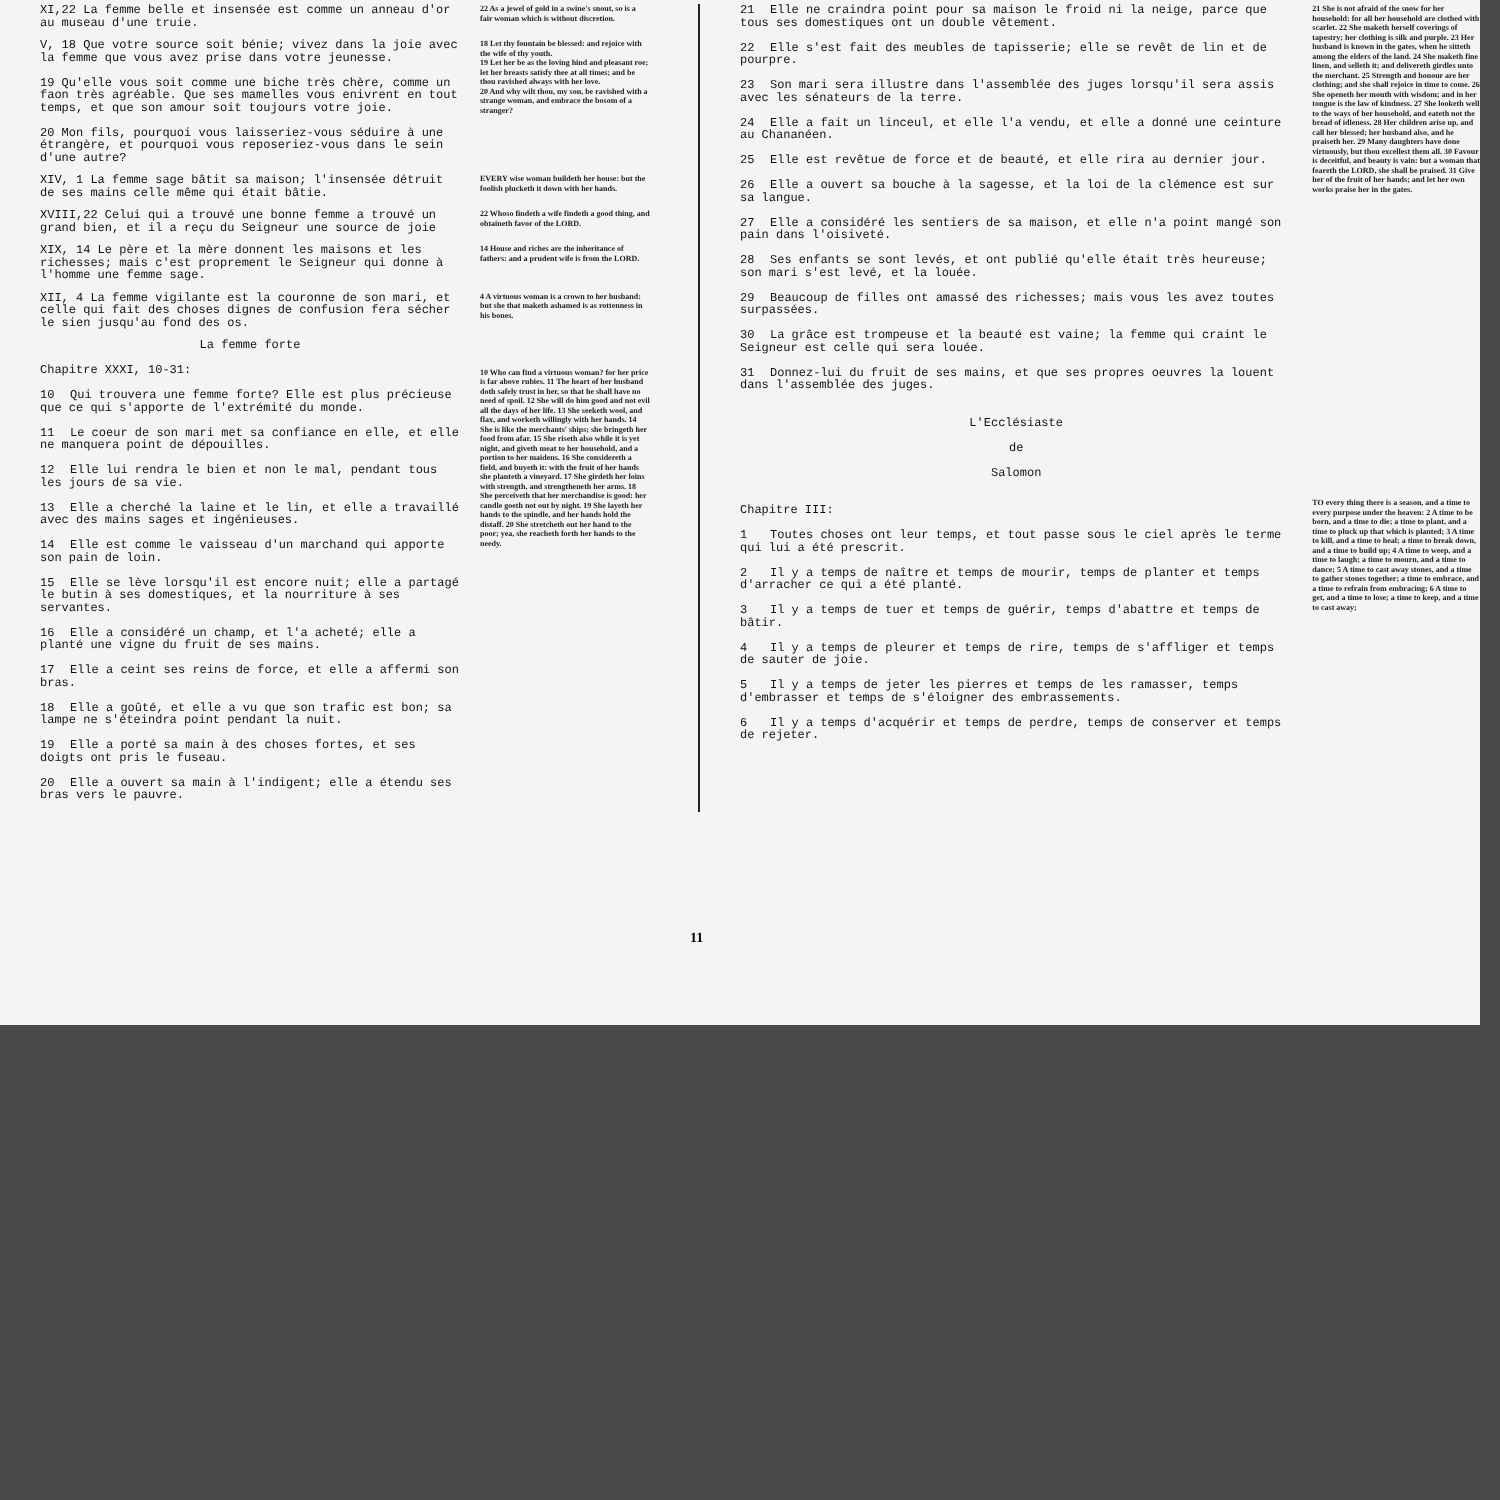XI,22 La femme belle et insensée est comme un anneau d'or au museau d'une truie.
22 As a jewel of gold in a swine's snout, so is a fair woman which is without discretion.
V, 18 Que votre source soit bénie; vivez dans la joie avec la femme que vous avez prise dans votre jeunesse.
19 Qu'elle vous soit comme une biche très chère, comme un faon très agréable. Que ses mamelles vous enivrent en tout temps, et que son amour soit toujours votre joie.
20 Mon fils, pourquoi vous laisseriez-vous séduire à une étrangère, et pourquoi vous reposeriez-vous dans le sein d'une autre?
18 Let thy fountain be blessed: and rejoice with the wife of thy youth.
19 Let her be as the loving hind and pleasant roe; let her breasts satisfy thee at all times; and be thou ravished always with her love.
20 And why wilt thou, my son, be ravished with a strange woman, and embrace the bosom of a stranger?
XIV, 1 La femme sage bâtit sa maison; l'insensée détruit de ses mains celle même qui était bâtie.
EVERY wise woman buildeth her house: but the foolish plucketh it down with her hands.
XVIII,22 Celui qui a trouvé une bonne femme a trouvé un grand bien, et il a reçu du Seigneur une source de joie
22 Whoso findeth a wife findeth a good thing, and obtaineth favor of the LORD.
XIX, 14 Le père et la mère donnent les maisons et les richesses; mais c'est proprement le Seigneur qui donne à l'homme une femme sage.
14 House and riches are the inheritance of fathers: and a prudent wife is from the LORD.
XII, 4 La femme vigilante est la couronne de son mari, et celle qui fait des choses dignes de confusion fera sécher le sien jusqu'au fond des os.
4 A virtuous woman is a crown to her husband: but she that maketh ashamed is as rottenness in his bones.
La femme forte
Chapitre XXXI, 10-31:
10 Qui trouvera une femme forte? Elle est plus précieuse que ce qui s'apporte de l'extrémité du monde.
11 Le coeur de son mari met sa confiance en elle, et elle ne manquera point de dépouilles.
12 Elle lui rendra le bien et non le mal, pendant tous les jours de sa vie.
13 Elle a cherché la laine et le lin, et elle a travaillé avec des mains sages et ingénieuses.
14 Elle est comme le vaisseau d'un marchand qui apporte son pain de loin.
15 Elle se lève lorsqu'il est encore nuit; elle a partagé le butin à ses domestiques, et la nourriture à ses servantes.
16 Elle a considéré un champ, et l'a acheté; elle a planté une vigne du fruit de ses mains.
17 Elle a ceint ses reins de force, et elle a affermi son bras.
18 Elle a goûté, et elle a vu que son trafic est bon; sa lampe ne s'éteindra point pendant la nuit.
19 Elle a porté sa main à des choses fortes, et ses doigts ont pris le fuseau.
20 Elle a ouvert sa main à l'indigent; elle a étendu ses bras vers le pauvre.
10 Who can find a virtuous woman? for her price is far above rubies. 11 The heart of her husband doth safely trust in her, so that he shall have no need of spoil. 12 She will do him good and not evil all the days of her life. 13 She seeketh wool, and flax, and worketh willingly with her hands. 14 She is like the merchants' ships; she bringeth her food from afar. 15 She riseth also while it is yet night, and giveth meat to her household, and a portion to her maidens. 16 She considereth a field, and buyeth it: with the fruit of her hands she planteth a vineyard. 17 She girdeth her loins with strength, and strengtheneth her arms. 18 She perceiveth that her merchandise is good: her candle goeth not out by night. 19 She layeth her hands to the spindle, and her hands hold the distaff. 20 She stretcheth out her hand to the poor; yea, she reacheth forth her hands to the needy.
21 Elle ne craindra point pour sa maison le froid ni la neige, parce que tous ses domestiques ont un double vêtement.
22 Elle s'est fait des meubles de tapisserie; elle se revêt de lin et de pourpre.
23 Son mari sera illustre dans l'assemblée des juges lorsqu'il sera assis avec les sénateurs de la terre.
24 Elle a fait un linceul, et elle l'a vendu, et elle a donné une ceinture au Chananéen.
25 Elle est revêtue de force et de beauté, et elle rira au dernier jour.
26 Elle a ouvert sa bouche à la sagesse, et la loi de la clémence est sur sa langue.
27 Elle a considéré les sentiers de sa maison, et elle n'a point mangé son pain dans l'oisiveté.
28 Ses enfants se sont levés, et ont publié qu'elle était très heureuse; son mari s'est levé, et la louée.
29 Beaucoup de filles ont amassé des richesses; mais vous les avez toutes surpassées.
30 La grâce est trompeuse et la beauté est vaine; la femme qui craint le Seigneur est celle qui sera louée.
31 Donnez-lui du fruit de ses mains, et que ses propres oeuvres la louent dans l'assemblée des juges.
L'Ecclésiaste
de
Salomon
Chapitre III:
1 Toutes choses ont leur temps, et tout passe sous le ciel après le terme qui lui a été prescrit.
2 Il y a temps de naître et temps de mourir, temps de planter et temps d'arracher ce qui a été planté.
3 Il y a temps de tuer et temps de guérir, temps d'abattre et temps de bâtir.
4 Il y a temps de pleurer et temps de rire, temps de s'affliger et temps de sauter de joie.
5 Il y a temps de jeter les pierres et temps de les ramasser, temps d'embrasser et temps de s'éloigner des embrassements.
6 Il y a temps d'acquérir et temps de perdre, temps de conserver et temps de rejeter.
21 She is not afraid of the snow for her household: for all her household are clothed with scarlet. 22 She maketh herself coverings of tapestry; her clothing is silk and purple. 23 Her husband is known in the gates, when he sitteth among the elders of the land. 24 She maketh fine linen, and selleth it; and delivereth girdles unto the merchant. 25 Strength and honour are her clothing; and she shall rejoice in time to come. 26 She openeth her mouth with wisdom; and in her tongue is the law of kindness. 27 She looketh well to the ways of her household, and eateth not the bread of idleness. 28 Her children arise up, and call her blessed; her husband also, and he praiseth her. 29 Many daughters have done virtuously, but thou excellest them all. 30 Favour is deceitful, and beauty is vain: but a woman that feareth the LORD, she shall be praised. 31 Give her of the fruit of her hands; and let her own works praise her in the gates.
TO every thing there is a season, and a time to every purpose under the heaven: 2 A time to be born, and a time to die; a time to plant, and a time to pluck up that which is planted; 3 A time to kill, and a time to heal; a time to break down, and a time to build up; 4 A time to weep, and a time to laugh; a time to mourn, and a time to dance; 5 A time to cast away stones, and a time to gather stones together; a time to embrace, and a time to refrain from embracing; 6 A time to get, and a time to lose; a time to keep, and a time to cast away;
11